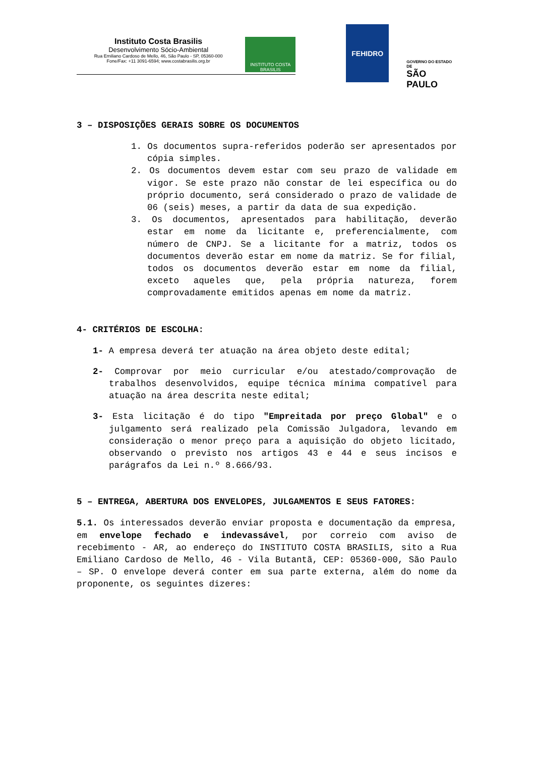Instituto Costa Brasilis
Desenvolvimento Sócio-Ambiental
Rua Emiliano Cardoso de Mello, 46, São Paulo - SP, 05360-000
Fone/Fax: +11 3091-6594; www.costabrasilis.org.br
INSTITUTO COSTA BRASILIS
FEHIDRO
GOVERNO DO ESTADO DE
SÃO PAULO
3 – DISPOSIÇÕES GERAIS SOBRE OS DOCUMENTOS
1. Os documentos supra-referidos poderão ser apresentados por cópia simples.
2. Os documentos devem estar com seu prazo de validade em vigor. Se este prazo não constar de lei específica ou do próprio documento, será considerado o prazo de validade de 06 (seis) meses, a partir da data de sua expedição.
3. Os documentos, apresentados para habilitação, deverão estar em nome da licitante e, preferencialmente, com número de CNPJ. Se a licitante for a matriz, todos os documentos deverão estar em nome da matriz. Se for filial, todos os documentos deverão estar em nome da filial, exceto aqueles que, pela própria natureza, forem comprovadamente emitidos apenas em nome da matriz.
4- CRITÉRIOS DE ESCOLHA:
1- A empresa deverá ter atuação na área objeto deste edital;
2- Comprovar por meio curricular e/ou atestado/comprovação de trabalhos desenvolvidos, equipe técnica mínima compatível para atuação na área descrita neste edital;
3- Esta licitação é do tipo "Empreitada por preço Global" e o julgamento será realizado pela Comissão Julgadora, levando em consideração o menor preço para a aquisição do objeto licitado, observando o previsto nos artigos 43 e 44 e seus incisos e parágrafos da Lei n.º 8.666/93.
5 – ENTREGA, ABERTURA DOS ENVELOPES, JULGAMENTOS E SEUS FATORES:
5.1. Os interessados deverão enviar proposta e documentação da empresa, em envelope fechado e indevassável, por correio com aviso de recebimento - AR, ao endereço do INSTITUTO COSTA BRASILIS, sito a Rua Emiliano Cardoso de Mello, 46 - Vila Butantã, CEP: 05360-000, São Paulo – SP. O envelope deverá conter em sua parte externa, além do nome da proponente, os seguintes dizeres: